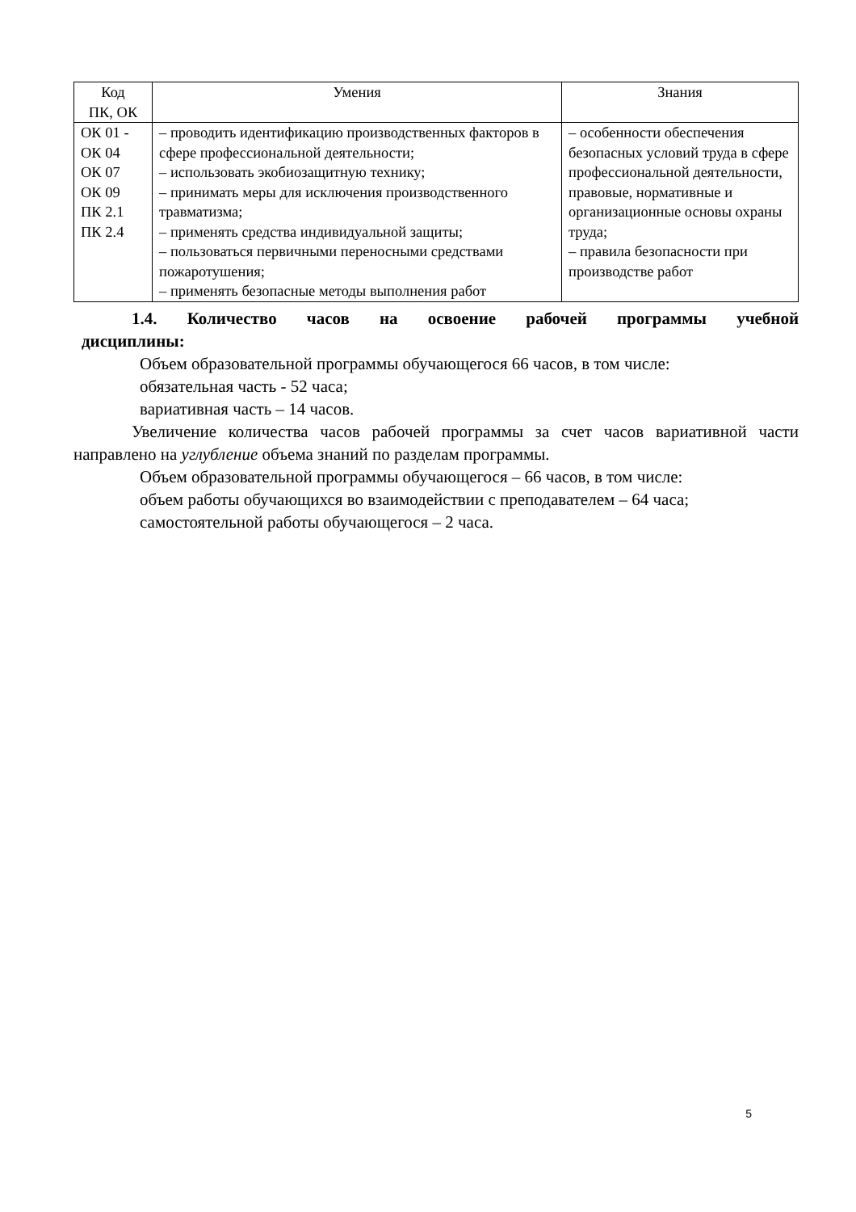| Код ПК, ОК | Умения | Знания |
| --- | --- | --- |
| ОК 01 - ОК 04 ОК 07 ОК 09 ПК 2.1 ПК 2.4 | – проводить идентификацию производственных факторов в сфере профессиональной деятельности; – использовать экобиозащитную технику; – принимать меры для исключения производственного травматизма; – применять средства индивидуальной защиты; – пользоваться первичными переносными средствами пожаротушения; – применять безопасные методы выполнения работ | – особенности обеспечения безопасных условий труда в сфере профессиональной деятельности, правовые, нормативные и организационные основы охраны труда; – правила безопасности при производстве работ |
1.4. Количество часов на освоение рабочей программы учебной
дисциплины:
Объем образовательной программы обучающегося 66 часов, в том числе:
обязательная часть - 52 часа;
вариативная часть – 14 часов.
Увеличение количества часов рабочей программы за счет часов вариативной части направлено на углубление объема знаний по разделам программы.
Объем образовательной программы обучающегося – 66 часов, в том числе:
объем работы обучающихся во взаимодействии с преподавателем – 64 часа;
самостоятельной работы обучающегося – 2 часа.
5